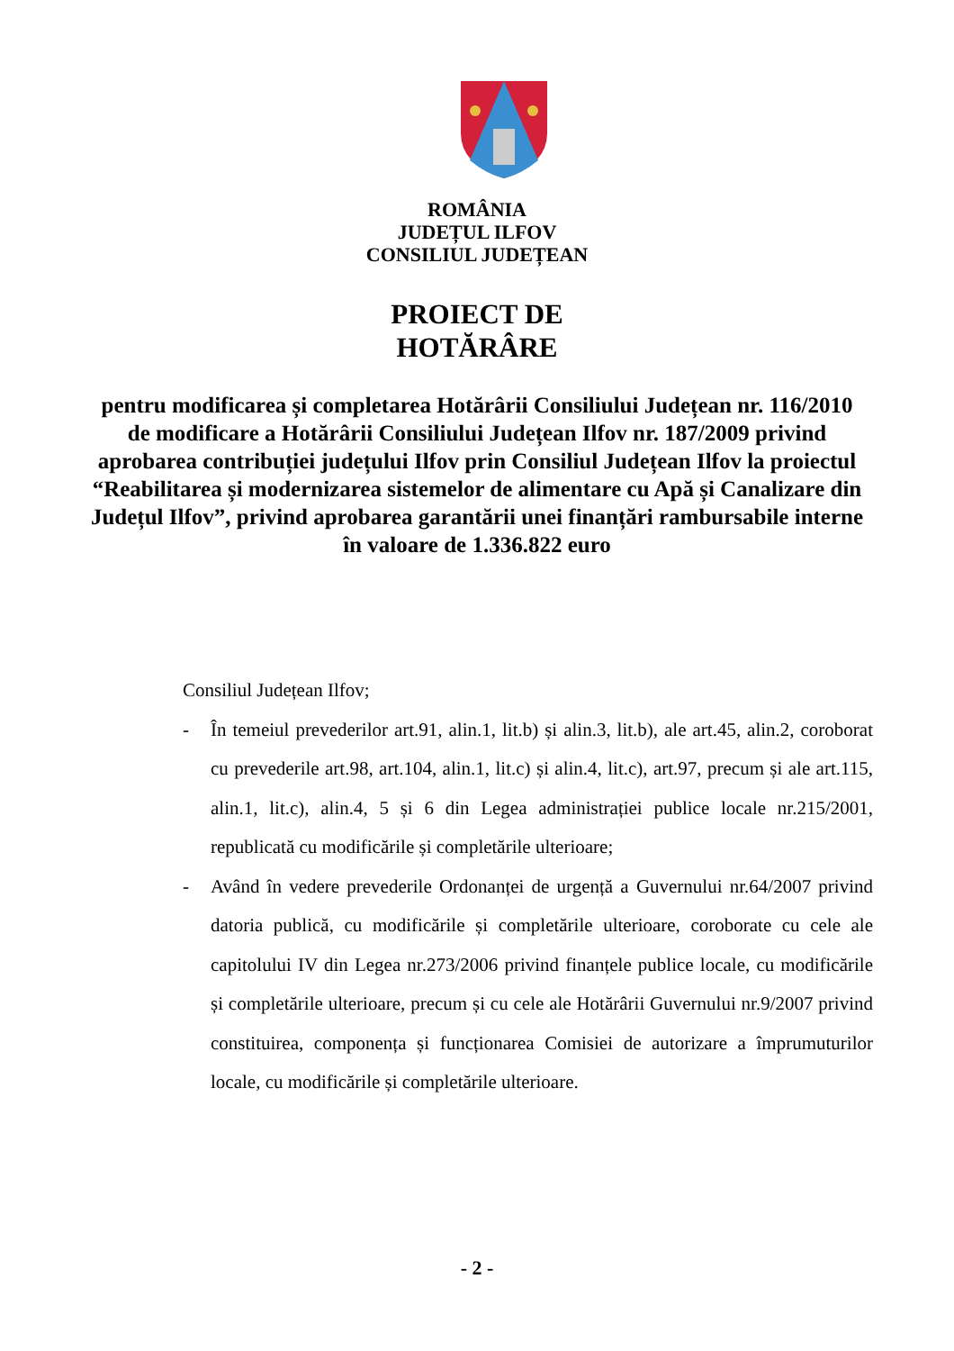ROMÂNIA
JUDEȚUL ILFOV
CONSILIUL JUDEȚEAN
PROIECT DE
HOTĂRÂRE
pentru modificarea și completarea Hotărârii Consiliului Județean nr. 116/2010 de modificare a Hotărârii Consiliului Județean Ilfov nr. 187/2009 privind aprobarea contribuției județului Ilfov prin Consiliul Județean Ilfov la proiectul “Reabilitarea și modernizarea sistemelor de alimentare cu Apă și Canalizare din Județul Ilfov”, privind aprobarea garantării unei finanțări rambursabile interne în valoare de 1.336.822 euro
Consiliul Județean Ilfov;
- În temeiul prevederilor art.91, alin.1, lit.b) și alin.3, lit.b), ale art.45, alin.2, coroborat cu prevederile art.98, art.104, alin.1, lit.c) și alin.4, lit.c), art.97, precum și ale art.115, alin.1, lit.c), alin.4, 5 și 6 din Legea administrației publice locale nr.215/2001, republicată cu modificările și completările ulterioare;
- Având în vedere prevederile Ordonanței de urgență a Guvernului nr.64/2007 privind datoria publică, cu modificările și completările ulterioare, coroborate cu cele ale capitolului IV din Legea nr.273/2006 privind finanțele publice locale, cu modificările și completările ulterioare, precum și cu cele ale Hotărârii Guvernului nr.9/2007 privind constituirea, componența și funcționarea Comisiei de autorizare a împrumuturilor locale, cu modificările și completările ulterioare.
- 2 -